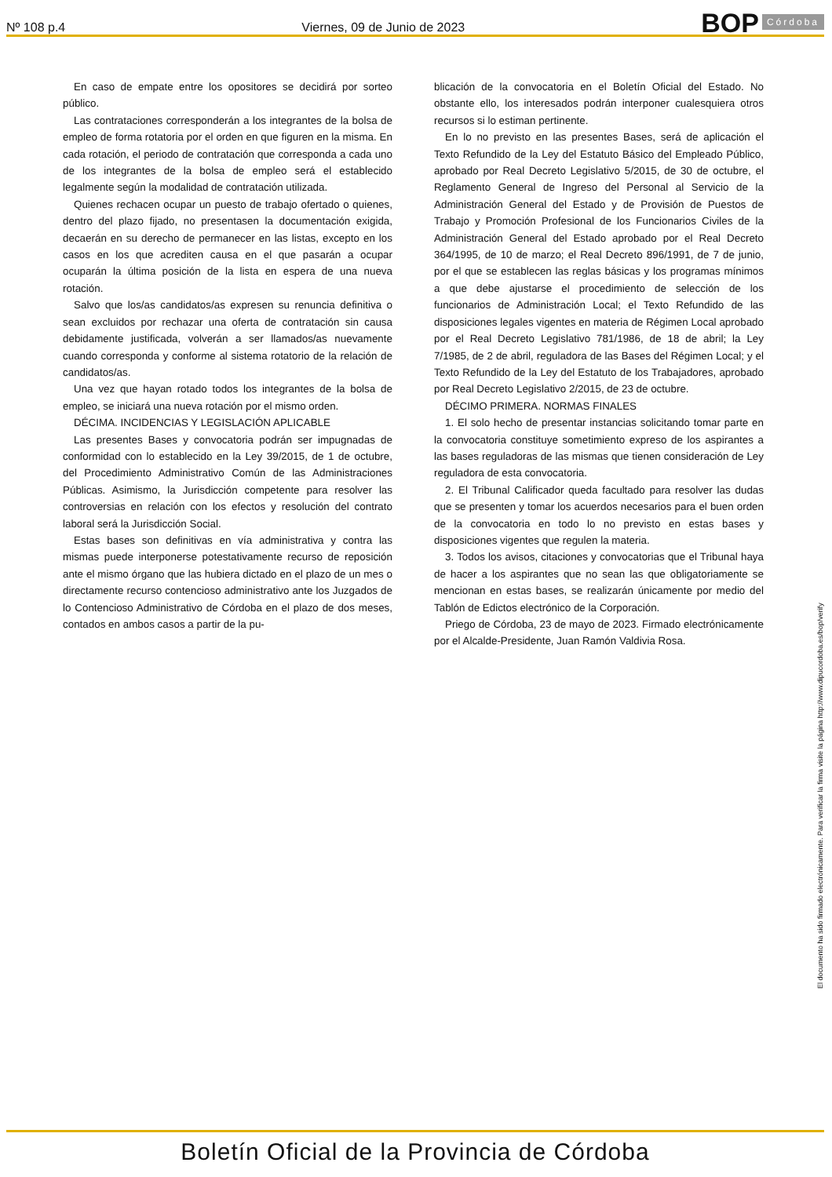Nº 108 p.4 Viernes, 09 de Junio de 2023
BOP Córdoba
En caso de empate entre los opositores se decidirá por sorteo público.
Las contrataciones corresponderán a los integrantes de la bolsa de empleo de forma rotatoria por el orden en que figuren en la misma. En cada rotación, el periodo de contratación que corresponda a cada uno de los integrantes de la bolsa de empleo será el establecido legalmente según la modalidad de contratación utilizada.
Quienes rechacen ocupar un puesto de trabajo ofertado o quienes, dentro del plazo fijado, no presentasen la documentación exigida, decaerán en su derecho de permanecer en las listas, excepto en los casos en los que acrediten causa en el que pasarán a ocupar ocuparán la última posición de la lista en espera de una nueva rotación.
Salvo que los/as candidatos/as expresen su renuncia definitiva o sean excluidos por rechazar una oferta de contratación sin causa debidamente justificada, volverán a ser llamados/as nuevamente cuando corresponda y conforme al sistema rotatorio de la relación de candidatos/as.
Una vez que hayan rotado todos los integrantes de la bolsa de empleo, se iniciará una nueva rotación por el mismo orden.
DÉCIMA. INCIDENCIAS Y LEGISLACIÓN APLICABLE
Las presentes Bases y convocatoria podrán ser impugnadas de conformidad con lo establecido en la Ley 39/2015, de 1 de octubre, del Procedimiento Administrativo Común de las Administraciones Públicas. Asimismo, la Jurisdicción competente para resolver las controversias en relación con los efectos y resolución del contrato laboral será la Jurisdicción Social.
Estas bases son definitivas en vía administrativa y contra las mismas puede interponerse potestativamente recurso de reposición ante el mismo órgano que las hubiera dictado en el plazo de un mes o directamente recurso contencioso administrativo ante los Juzgados de lo Contencioso Administrativo de Córdoba en el plazo de dos meses, contados en ambos casos a partir de la pu-
blicación de la convocatoria en el Boletín Oficial del Estado. No obstante ello, los interesados podrán interponer cualesquiera otros recursos si lo estiman pertinente.
En lo no previsto en las presentes Bases, será de aplicación el Texto Refundido de la Ley del Estatuto Básico del Empleado Público, aprobado por Real Decreto Legislativo 5/2015, de 30 de octubre, el Reglamento General de Ingreso del Personal al Servicio de la Administración General del Estado y de Provisión de Puestos de Trabajo y Promoción Profesional de los Funcionarios Civiles de la Administración General del Estado aprobado por el Real Decreto 364/1995, de 10 de marzo; el Real Decreto 896/1991, de 7 de junio, por el que se establecen las reglas básicas y los programas mínimos a que debe ajustarse el procedimiento de selección de los funcionarios de Administración Local; el Texto Refundido de las disposiciones legales vigentes en materia de Régimen Local aprobado por el Real Decreto Legislativo 781/1986, de 18 de abril; la Ley 7/1985, de 2 de abril, reguladora de las Bases del Régimen Local; y el Texto Refundido de la Ley del Estatuto de los Trabajadores, aprobado por Real Decreto Legislativo 2/2015, de 23 de octubre.
DÉCIMO PRIMERA. NORMAS FINALES
1. El solo hecho de presentar instancias solicitando tomar parte en la convocatoria constituye sometimiento expreso de los aspirantes a las bases reguladoras de las mismas que tienen consideración de Ley reguladora de esta convocatoria.
2. El Tribunal Calificador queda facultado para resolver las dudas que se presenten y tomar los acuerdos necesarios para el buen orden de la convocatoria en todo lo no previsto en estas bases y disposiciones vigentes que regulen la materia.
3. Todos los avisos, citaciones y convocatorias que el Tribunal haya de hacer a los aspirantes que no sean las que obligatoriamente se mencionan en estas bases, se realizarán únicamente por medio del Tablón de Edictos electrónico de la Corporación.
Priego de Córdoba, 23 de mayo de 2023. Firmado electrónicamente por el Alcalde-Presidente, Juan Ramón Valdivia Rosa.
El documento ha sido firmado electrónicamente. Para verificar la firma visite la página http://www.dipucordoba.es/bop/verify
Boletín Oficial de la Provincia de Córdoba